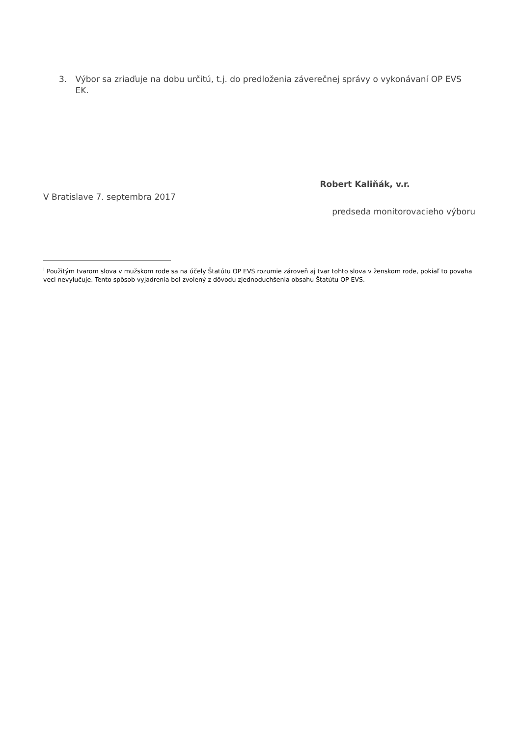3. Výbor sa zriaďuje na dobu určitú, t.j. do predloženia záverečnej správy o vykonávaní OP EVS EK.
Robert Kaliňák, v.r.
V Bratislave 7. septembra 2017
predseda monitorovacieho výboru
<sup>i</sup> Použitým tvarom slova v mužskom rode sa na účely Štatútu OP EVS rozumie zároveň aj tvar tohto slova v ženskom rode, pokiaľ to povaha veci nevylučuje. Tento spôsob vyjadrenia bol zvolený z dôvodu zjednoduchšenia obsahu Štatútu OP EVS.